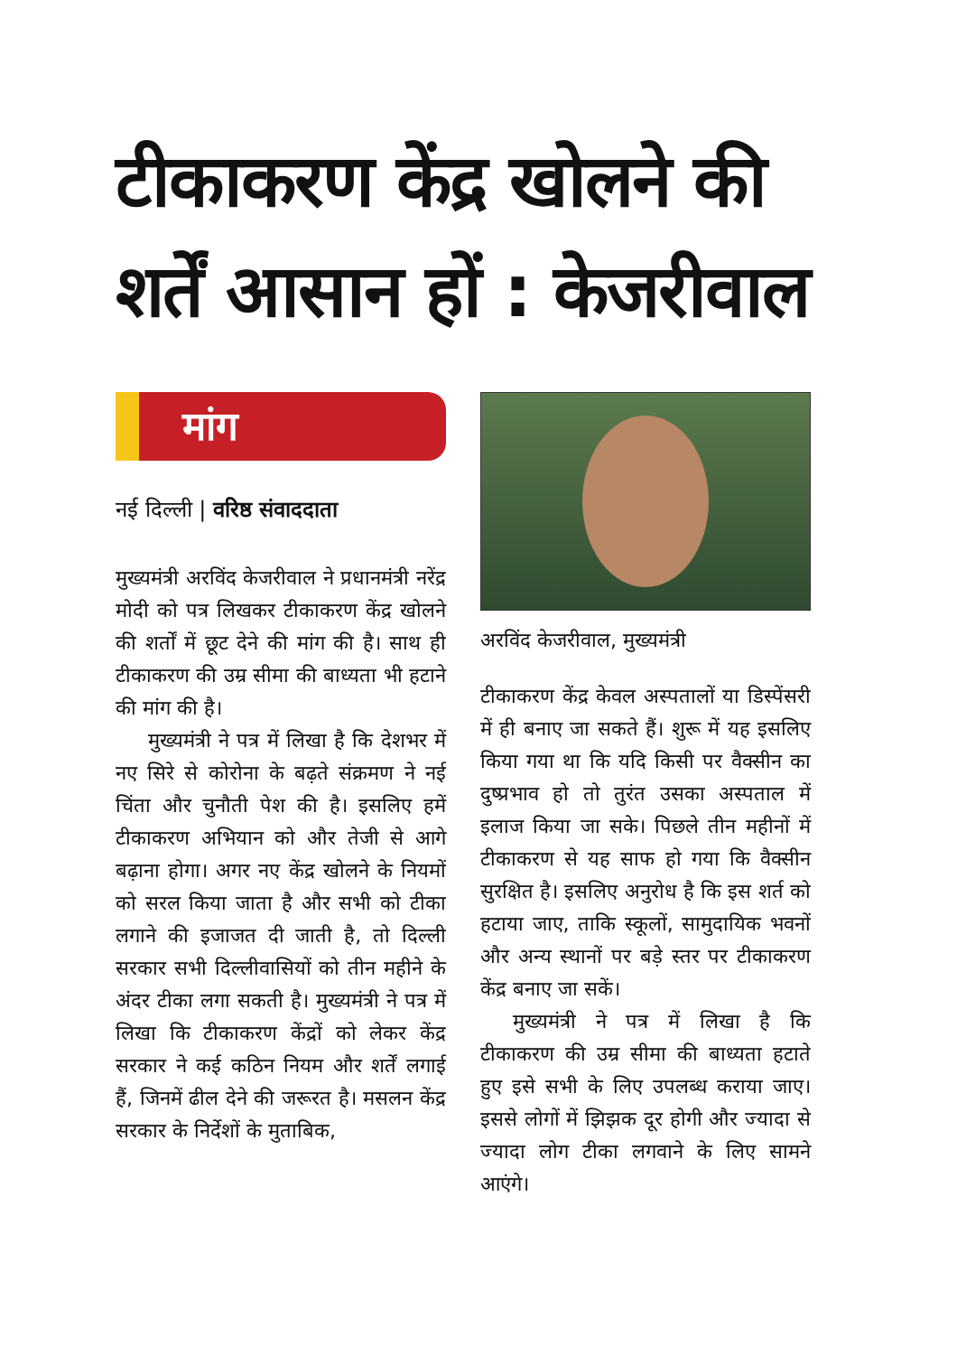टीकाकरण केंद्र खोलने की शर्तें आसान हों : केजरीवाल
मांग
नई दिल्ली | वरिष्ठ संवाददाता
मुख्यमंत्री अरविंद केजरीवाल ने प्रधानमंत्री नरेंद्र मोदी को पत्र लिखकर टीकाकरण केंद्र खोलने की शर्तों में छूट देने की मांग की है। साथ ही टीकाकरण की उम्र सीमा की बाध्यता भी हटाने की मांग की है।
मुख्यमंत्री ने पत्र में लिखा है कि देशभर में नए सिरे से कोरोना के बढ़ते संक्रमण ने नई चिंता और चुनौती पेश की है। इसलिए हमें टीकाकरण अभियान को और तेजी से आगे बढ़ाना होगा। अगर नए केंद्र खोलने के नियमों को सरल किया जाता है और सभी को टीका लगाने की इजाजत दी जाती है, तो दिल्ली सरकार सभी दिल्लीवासियों को तीन महीने के अंदर टीका लगा सकती है। मुख्यमंत्री ने पत्र में लिखा कि टीकाकरण केंद्रों को लेकर केंद्र सरकार ने कई कठिन नियम और शर्तें लगाई हैं, जिनमें ढील देने की जरूरत है। मसलन केंद्र सरकार के निर्देशों के मुताबिक,
अरविंद केजरीवाल, मुख्यमंत्री
टीकाकरण केंद्र केवल अस्पतालों या डिस्पेंसरी में ही बनाए जा सकते हैं। शुरू में यह इसलिए किया गया था कि यदि किसी पर वैक्सीन का दुष्प्रभाव हो तो तुरंत उसका अस्पताल में इलाज किया जा सके। पिछले तीन महीनों में टीकाकरण से यह साफ हो गया कि वैक्सीन सुरक्षित है। इसलिए अनुरोध है कि इस शर्त को हटाया जाए, ताकि स्कूलों, सामुदायिक भवनों और अन्य स्थानों पर बड़े स्तर पर टीकाकरण केंद्र बनाए जा सकें।
मुख्यमंत्री ने पत्र में लिखा है कि टीकाकरण की उम्र सीमा की बाध्यता हटाते हुए इसे सभी के लिए उपलब्ध कराया जाए। इससे लोगों में झिझक दूर होगी और ज्यादा से ज्यादा लोग टीका लगवाने के लिए सामने आएंगे।